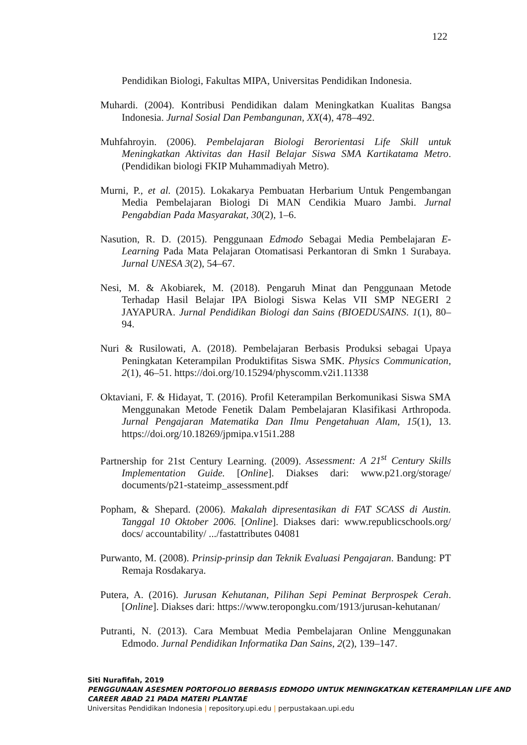122
Pendidikan Biologi, Fakultas MIPA, Universitas Pendidikan Indonesia.
Muhardi. (2004). Kontribusi Pendidikan dalam Meningkatkan Kualitas Bangsa Indonesia. Jurnal Sosial Dan Pembangunan, XX(4), 478–492.
Muhfahroyin. (2006). Pembelajaran Biologi Berorientasi Life Skill untuk Meningkatkan Aktivitas dan Hasil Belajar Siswa SMA Kartikatama Metro. (Pendidikan biologi FKIP Muhammadiyah Metro).
Murni, P., et al. (2015). Lokakarya Pembuatan Herbarium Untuk Pengembangan Media Pembelajaran Biologi Di MAN Cendikia Muaro Jambi. Jurnal Pengabdian Pada Masyarakat, 30(2), 1–6.
Nasution, R. D. (2015). Penggunaan Edmodo Sebagai Media Pembelajaran E-Learning Pada Mata Pelajaran Otomatisasi Perkantoran di Smkn 1 Surabaya. Jurnal UNESA 3(2), 54–67.
Nesi, M. & Akobiarek, M. (2018). Pengaruh Minat dan Penggunaan Metode Terhadap Hasil Belajar IPA Biologi Siswa Kelas VII SMP NEGERI 2 JAYAPURA. Jurnal Pendidikan Biologi dan Sains (BIOEDUSAINS. 1(1), 80–94.
Nuri & Rusilowati, A. (2018). Pembelajaran Berbasis Produksi sebagai Upaya Peningkatan Keterampilan Produktifitas Siswa SMK. Physics Communication, 2(1), 46–51. https://doi.org/10.15294/physcomm.v2i1.11338
Oktaviani, F. & Hidayat, T. (2016). Profil Keterampilan Berkomunikasi Siswa SMA Menggunakan Metode Fenetik Dalam Pembelajaran Klasifikasi Arthropoda. Jurnal Pengajaran Matematika Dan Ilmu Pengetahuan Alam, 15(1), 13. https://doi.org/10.18269/jpmipa.v15i1.288
Partnership for 21st Century Learning. (2009). Assessment: A 21<sup>st</sup> Century Skills Implementation Guide. [Online]. Diakses dari: www.p21.org/storage/ documents/p21-stateimp_assessment.pdf
Popham, & Shepard. (2006). Makalah dipresentasikan di FAT SCASS di Austin. Tanggal 10 Oktober 2006. [Online]. Diakses dari: www.republicschools.org/ docs/ accountability/ .../fastattributes 04081
Purwanto, M. (2008). Prinsip-prinsip dan Teknik Evaluasi Pengajaran. Bandung: PT Remaja Rosdakarya.
Putera, A. (2016). Jurusan Kehutanan, Pilihan Sepi Peminat Berprospek Cerah. [Online]. Diakses dari: https://www.teropongku.com/1913/jurusan-kehutanan/
Putranti, N. (2013). Cara Membuat Media Pembelajaran Online Menggunakan Edmodo. Jurnal Pendidikan Informatika Dan Sains, 2(2), 139–147.
Siti Nurafifah, 2019
PENGGUNAAN ASESMEN PORTOFOLIO BERBASIS EDMODO UNTUK MENINGKATKAN KETERAMPILAN LIFE AND CAREER ABAD 21 PADA MATERI PLANTAE
Universitas Pendidikan Indonesia | repository.upi.edu | perpustakaan.upi.edu